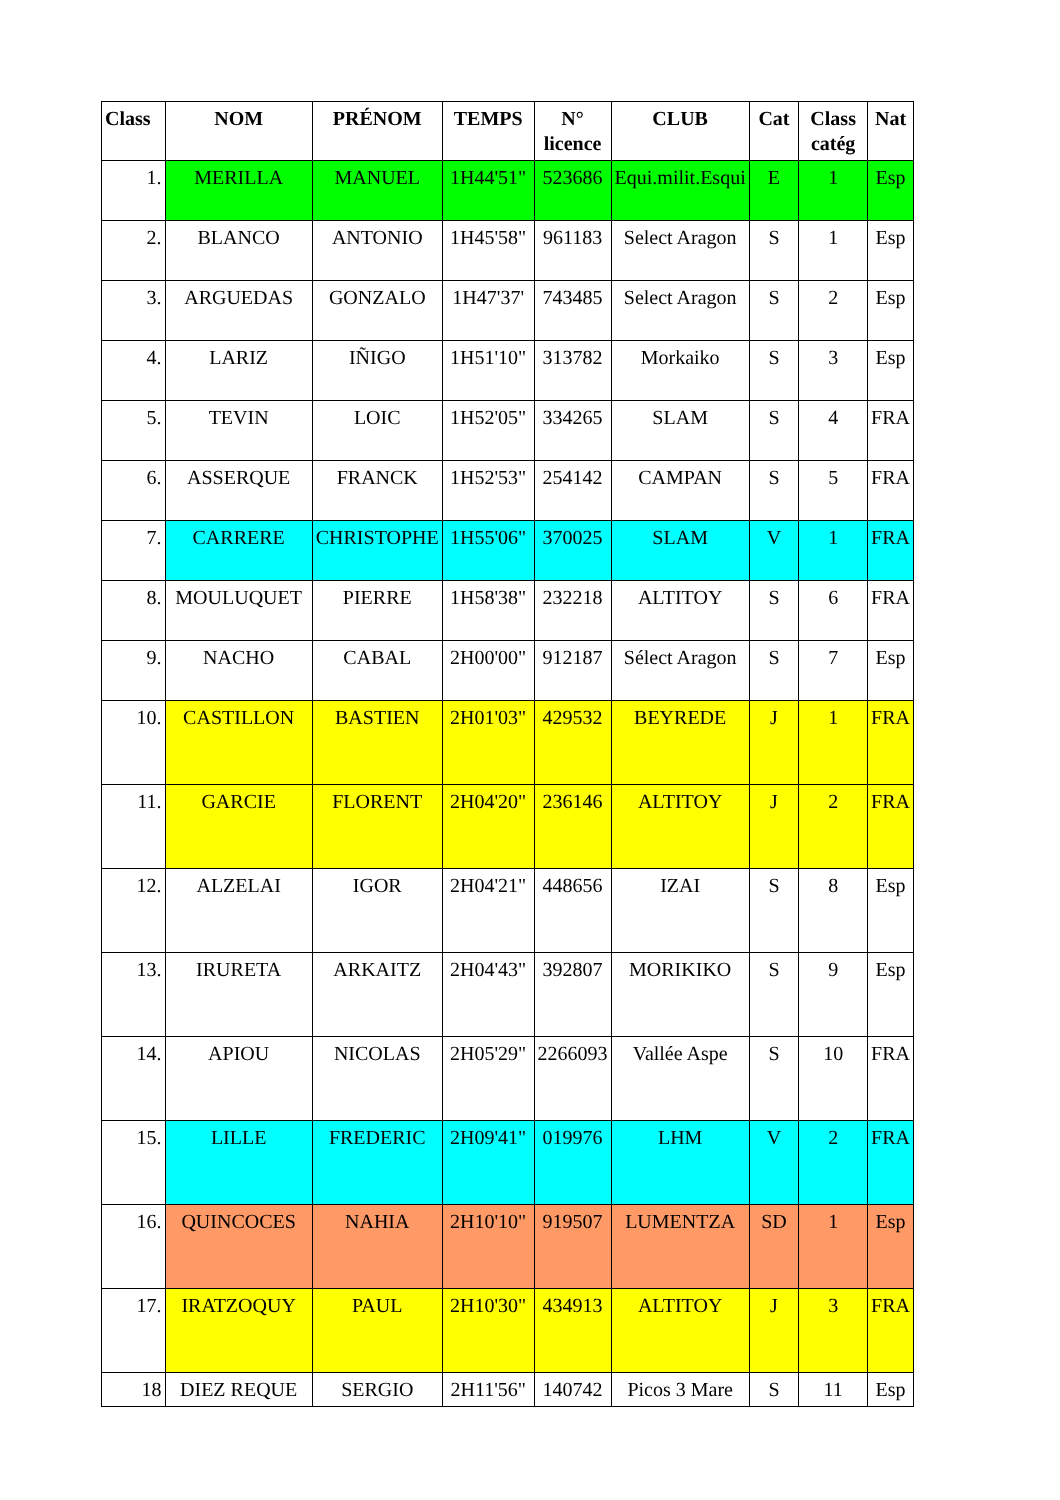| Class | NOM | PRÉNOM | TEMPS | N° licence | CLUB | Cat | Class catég | Nat |
| --- | --- | --- | --- | --- | --- | --- | --- | --- |
| 1. | MERILLA | MANUEL | 1H44'51" | 523686 | Equi.milit.Esqui | E | 1 | Esp |
| 2. | BLANCO | ANTONIO | 1H45'58" | 961183 | Select Aragon | S | 1 | Esp |
| 3. | ARGUEDAS | GONZALO | 1H47'37' | 743485 | Select Aragon | S | 2 | Esp |
| 4. | LARIZ | IÑIGO | 1H51'10" | 313782 | Morkaiko | S | 3 | Esp |
| 5. | TEVIN | LOIC | 1H52'05" | 334265 | SLAM | S | 4 | FRA |
| 6. | ASSERQUE | FRANCK | 1H52'53" | 254142 | CAMPAN | S | 5 | FRA |
| 7. | CARRERE | CHRISTOPHE | 1H55'06" | 370025 | SLAM | V | 1 | FRA |
| 8. | MOULUQUET | PIERRE | 1H58'38" | 232218 | ALTITOY | S | 6 | FRA |
| 9. | NACHO | CABAL | 2H00'00" | 912187 | Sélect Aragon | S | 7 | Esp |
| 10. | CASTILLON | BASTIEN | 2H01'03" | 429532 | BEYREDE | J | 1 | FRA |
| 11. | GARCIE | FLORENT | 2H04'20" | 236146 | ALTITOY | J | 2 | FRA |
| 12. | ALZELAI | IGOR | 2H04'21" | 448656 | IZAI | S | 8 | Esp |
| 13. | IRURETA | ARKAITZ | 2H04'43" | 392807 | MORIKIKO | S | 9 | Esp |
| 14. | APIOU | NICOLAS | 2H05'29" | 2266093 | Vallée Aspe | S | 10 | FRA |
| 15. | LILLE | FREDERIC | 2H09'41" | 019976 | LHM | V | 2 | FRA |
| 16. | QUINCOCES | NAHIA | 2H10'10" | 919507 | LUMENTZA | SD | 1 | Esp |
| 17. | IRATZOQUY | PAUL | 2H10'30" | 434913 | ALTITOY | J | 3 | FRA |
| 18 | DIEZ REQUE | SERGIO | 2H11'56" | 140742 | Picos 3 Mare | S | 11 | Esp |